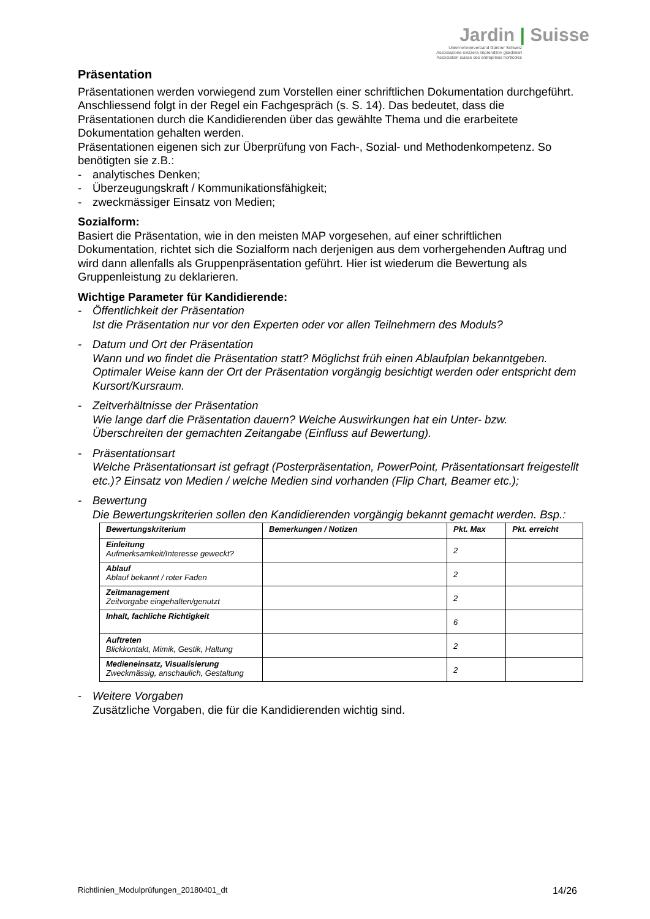Jardin | Suisse
Unternehmerverband Gärtner Schweiz
Associazione svizzera imprenditori giardinieri
Association suisse des entreprises horticoles
Präsentation
Präsentationen werden vorwiegend zum Vorstellen einer schriftlichen Dokumentation durchgeführt. Anschliessend folgt in der Regel ein Fachgespräch (s. S. 14). Das bedeutet, dass die Präsentationen durch die Kandidierenden über das gewählte Thema und die erarbeitete Dokumentation gehalten werden.
Präsentationen eigenen sich zur Überprüfung von Fach-, Sozial- und Methodenkompetenz. So benötigten sie z.B.:
- analytisches Denken;
- Überzeugungskraft / Kommunikationsfähigkeit;
- zweckmässiger Einsatz von Medien;
Sozialform:
Basiert die Präsentation, wie in den meisten MAP vorgesehen, auf einer schriftlichen Dokumentation, richtet sich die Sozialform nach derjenigen aus dem vorhergehenden Auftrag und wird dann allenfalls als Gruppenpräsentation geführt. Hier ist wiederum die Bewertung als Gruppenleistung zu deklarieren.
Wichtige Parameter für Kandidierende:
- Öffentlichkeit der Präsentation
Ist die Präsentation nur vor den Experten oder vor allen Teilnehmern des Moduls?
- Datum und Ort der Präsentation
Wann und wo findet die Präsentation statt? Möglichst früh einen Ablaufplan bekanntgeben. Optimaler Weise kann der Ort der Präsentation vorgängig besichtigt werden oder entspricht dem Kursort/Kursraum.
- Zeitverhältnisse der Präsentation
Wie lange darf die Präsentation dauern? Welche Auswirkungen hat ein Unter- bzw. Überschreiten der gemachten Zeitangabe (Einfluss auf Bewertung).
- Präsentationsart
Welche Präsentationsart ist gefragt (Posterpräsentation, PowerPoint, Präsentationsart freigestellt etc.)? Einsatz von Medien / welche Medien sind vorhanden (Flip Chart, Beamer etc.);
- Bewertung
Die Bewertungskriterien sollen den Kandidierenden vorgängig bekannt gemacht werden. Bsp.:
| Bewertungskriterium | Bemerkungen / Notizen | Pkt. Max | Pkt. erreicht |
| --- | --- | --- | --- |
| Einleitung Aufmerksamkeit/Interesse geweckt? | | 2 | |
| Ablauf Ablauf bekannt / roter Faden | | 2 | |
| Zeitmanagement Zeitvorgabe eingehalten/genutzt | | 2 | |
| Inhalt, fachliche Richtigkeit | | 6 | |
| Auftreten Blickkontakt, Mimik, Gestik, Haltung | | 2 | |
| Medieneinsatz, Visualisierung Zweckmässig, anschaulich, Gestaltung | | 2 | |
- Weitere Vorgaben
Zusätzliche Vorgaben, die für die Kandidierenden wichtig sind.
Richtlinien_Modulprüfungen_20180401_dt 14/26